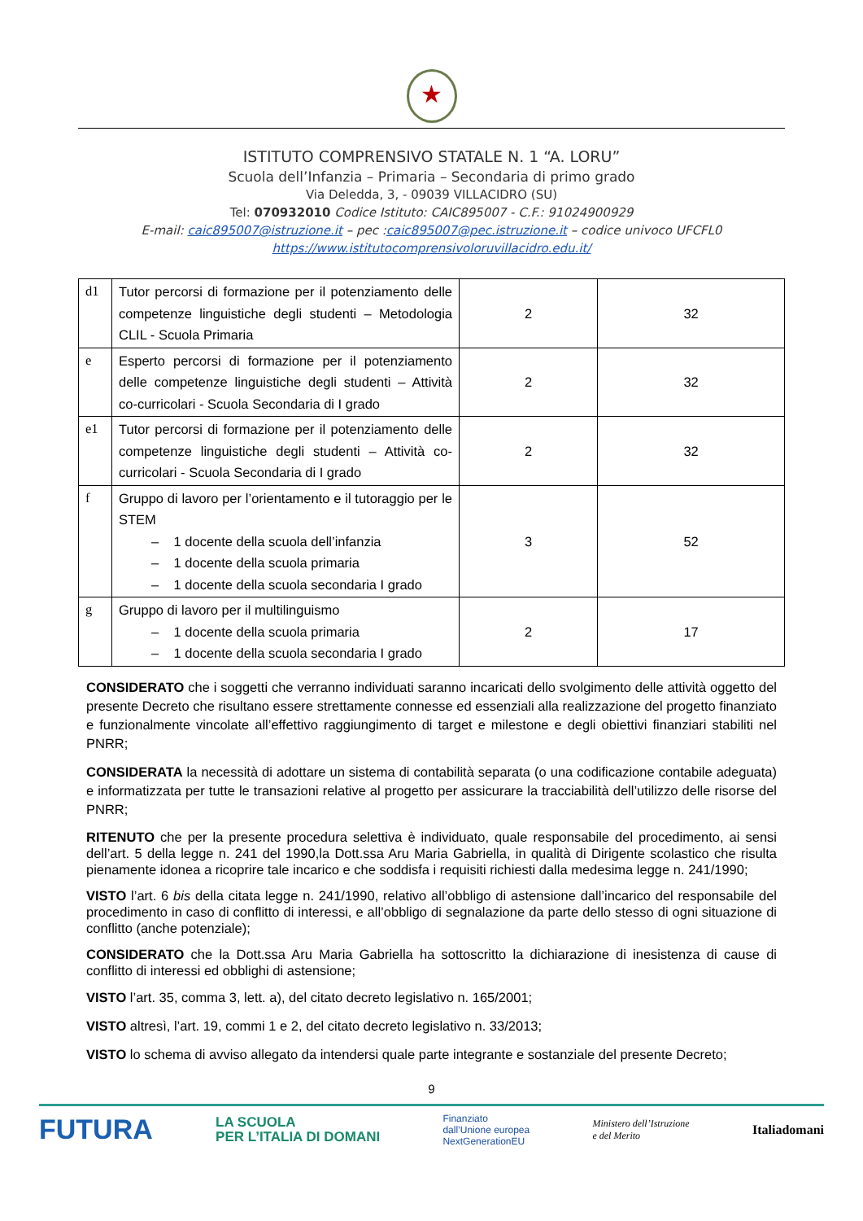★
ISTITUTO COMPRENSIVO STATALE N. 1 “A. LORU”
Scuola dell’Infanzia – Primaria – Secondaria di primo grado
Via Deledda, 3, - 09039 VILLACIDRO (SU)
Tel: 070932010 Codice Istituto: CAIC895007 - C.F.: 91024900929
E-mail: caic895007@istruzione.it – pec :caic895007@pec.istruzione.it – codice univoco UFCFL0
https://www.istitutocomprensivoloruvillacidro.edu.it/
| d1 | Tutor percorsi di formazione per il potenziamento delle competenze linguistiche degli studenti – Metodologia CLIL - Scuola Primaria | 2 | 32 |
| e | Esperto percorsi di formazione per il potenziamento delle competenze linguistiche degli studenti – Attività co-curricolari - Scuola Secondaria di I grado | 2 | 32 |
| e1 | Tutor percorsi di formazione per il potenziamento delle competenze linguistiche degli studenti – Attività co-curricolari - Scuola Secondaria di I grado | 2 | 32 |
| f | Gruppo di lavoro per l’orientamento e il tutoraggio per le STEM – 1 docente della scuola dell’infanzia – 1 docente della scuola primaria – 1 docente della scuola secondaria I grado | 3 | 52 |
| g | Gruppo di lavoro per il multilinguismo – 1 docente della scuola primaria – 1 docente della scuola secondaria I grado | 2 | 17 |
CONSIDERATO che i soggetti che verranno individuati saranno incaricati dello svolgimento delle attività oggetto del presente Decreto che risultano essere strettamente connesse ed essenziali alla realizzazione del progetto finanziato e funzionalmente vincolate all’effettivo raggiungimento di target e milestone e degli obiettivi finanziari stabiliti nel PNRR;
CONSIDERATA la necessità di adottare un sistema di contabilità separata (o una codificazione contabile adeguata) e informatizzata per tutte le transazioni relative al progetto per assicurare la tracciabilità dell’utilizzo delle risorse del PNRR;
RITENUTO che per la presente procedura selettiva è individuato, quale responsabile del procedimento, ai sensi dell’art. 5 della legge n. 241 del 1990,la Dott.ssa Aru Maria Gabriella, in qualità di Dirigente scolastico che risulta pienamente idonea a ricoprire tale incarico e che soddisfa i requisiti richiesti dalla medesima legge n. 241/1990;
VISTO l’art. 6 bis della citata legge n. 241/1990, relativo all’obbligo di astensione dall’incarico del responsabile del procedimento in caso di conflitto di interessi, e all’obbligo di segnalazione da parte dello stesso di ogni situazione di conflitto (anche potenziale);
CONSIDERATO che la Dott.ssa Aru Maria Gabriella ha sottoscritto la dichiarazione di inesistenza di cause di conflitto di interessi ed obblighi di astensione;
VISTO l’art. 35, comma 3, lett. a), del citato decreto legislativo n. 165/2001;
VISTO altresì, l’art. 19, commi 1 e 2, del citato decreto legislativo n. 33/2013;
VISTO lo schema di avviso allegato da intendersi quale parte integrante e sostanziale del presente Decreto;
9
FUTURA LA SCUOLA
PER L’ITALIA DI DOMANI Finanziato
dall’Unione europea
NextGenerationEU Ministero dell’Istruzione
e del Merito Italiadomani